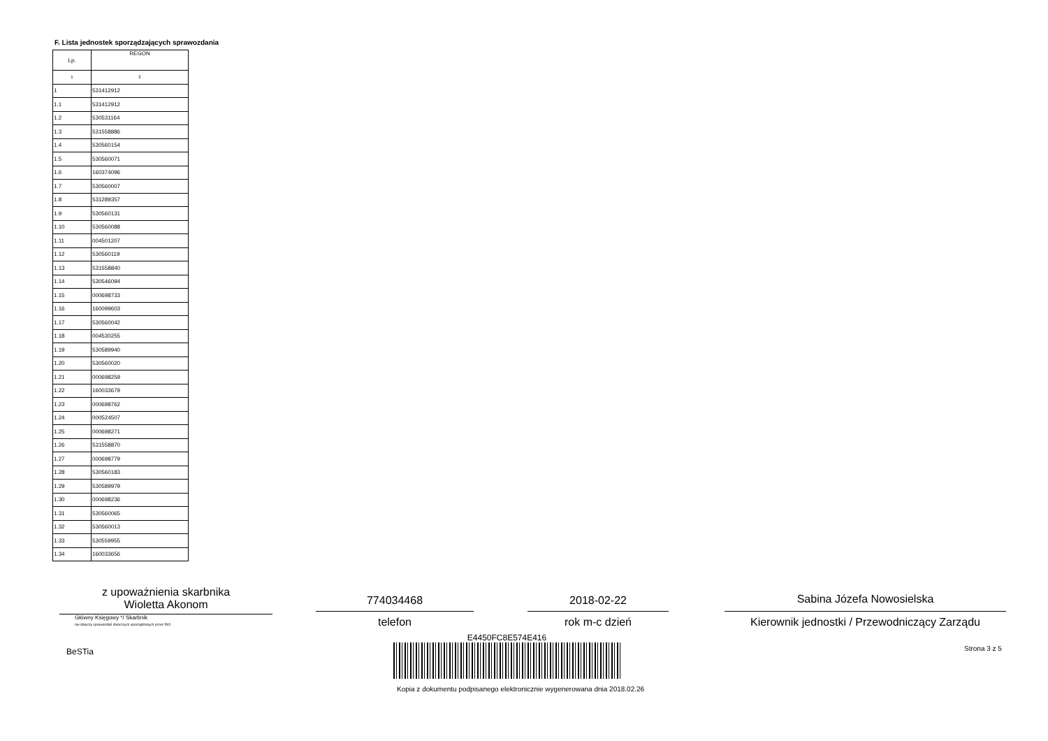F. Lista jednostek sporządzających sprawozdania
| Lp. | REGON |
| --- | --- |
| 1 | 2 |
| 1 | 531412912 |
| 1.1 | 531412912 |
| 1.2 | 530531164 |
| 1.3 | 531558886 |
| 1.4 | 530560154 |
| 1.5 | 530560071 |
| 1.6 | 160374096 |
| 1.7 | 530560007 |
| 1.8 | 531289357 |
| 1.9 | 530560131 |
| 1.10 | 530560088 |
| 1.11 | 004501207 |
| 1.12 | 530560119 |
| 1.13 | 531558840 |
| 1.14 | 530546094 |
| 1.15 | 000698733 |
| 1.16 | 160099603 |
| 1.17 | 530560042 |
| 1.18 | 004530255 |
| 1.19 | 530589940 |
| 1.20 | 530560020 |
| 1.21 | 000698259 |
| 1.22 | 160033679 |
| 1.23 | 000698762 |
| 1.24 | 000524507 |
| 1.25 | 000698271 |
| 1.26 | 531558870 |
| 1.27 | 000698779 |
| 1.28 | 530560183 |
| 1.29 | 530589979 |
| 1.30 | 000698236 |
| 1.31 | 530560065 |
| 1.32 | 530560013 |
| 1.33 | 530559955 |
| 1.34 | 160033656 |
z upoważnienia skarbnika
Wioletta Akonom
Główny Księgowy */ Skarbnik
nie dotyczy sprawozdań zbiorczych sporządzonych przez RIO
774034468
telefon
2018-02-22
rok m-c dzień
Sabina Józefa Nowosielska
Kierownik jednostki / Przewodniczący Zarządu
BeSTia Strona 3 z 5
E4450FC8E574E416
Kopia z dokumentu podpisanego elektronicznie wygenerowana dnia 2018.02.26